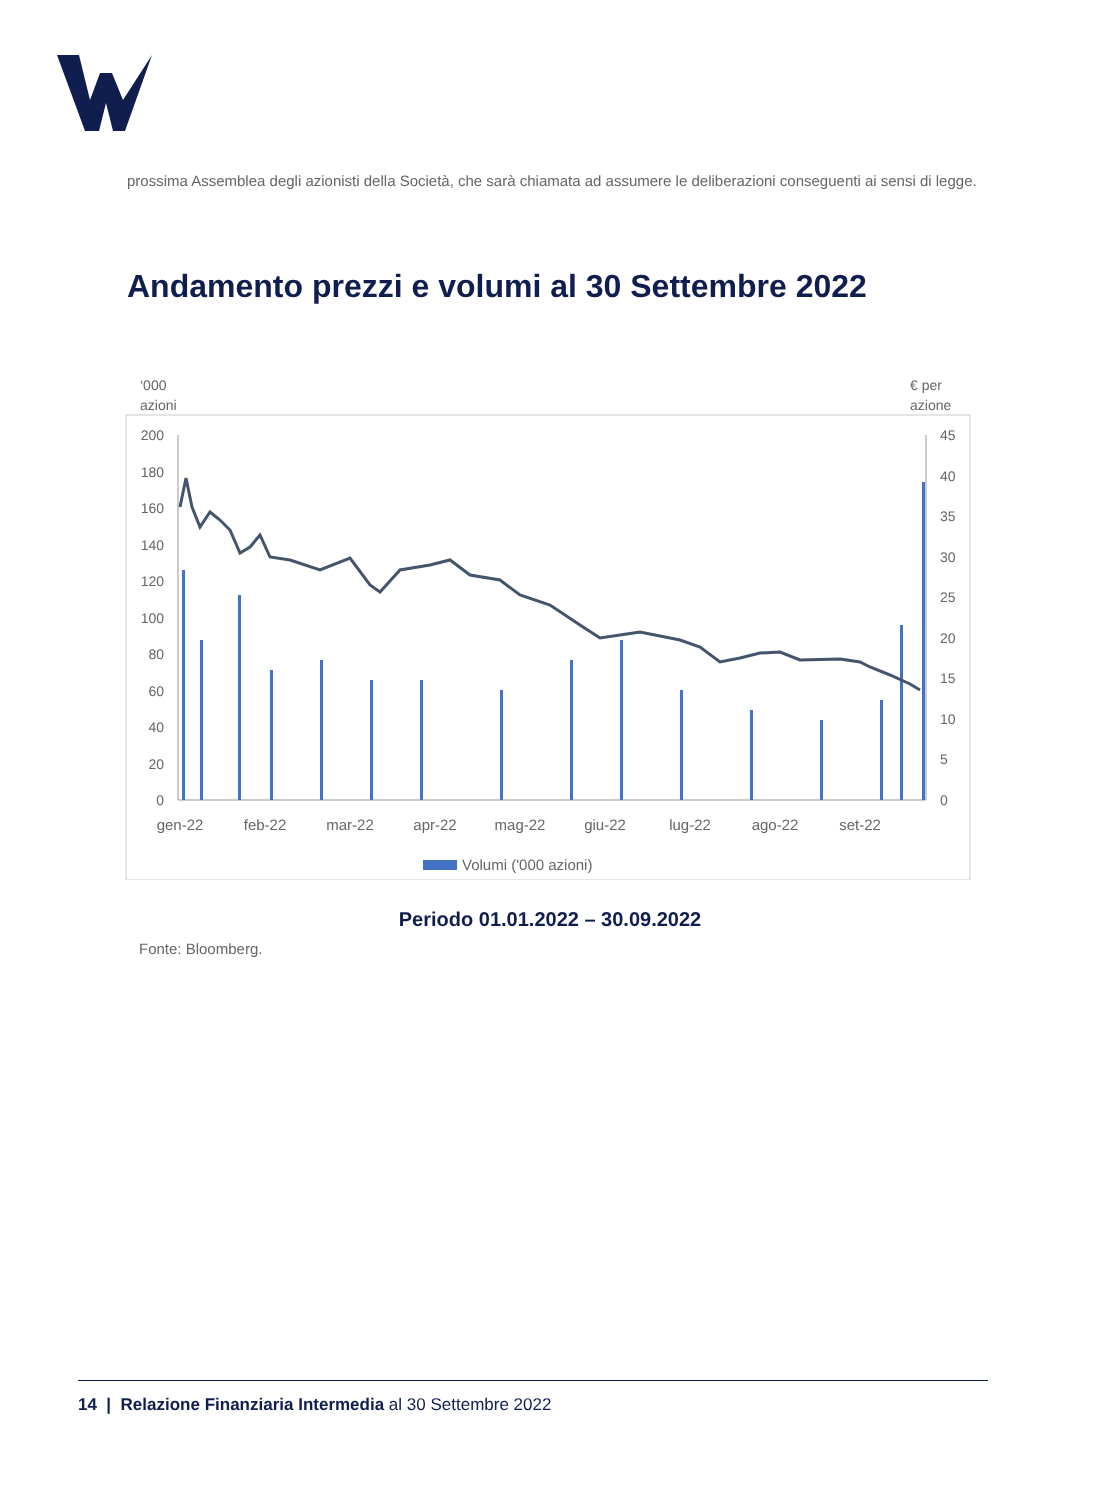prossima Assemblea degli azionisti della Società, che sarà chiamata ad assumere le deliberazioni conseguenti ai sensi di legge.
Andamento prezzi e volumi al 30 Settembre 2022
‘000
azioni
€ per
azione
200
180
160
140
120
100
80
60
40
20
0
45
40
35
30
25
20
15
10
5
0
gen-22
feb-22
mar-22
apr-22
mag-22
giu-22
lug-22
ago-22
set-22
Volumi ('000 azioni)
Periodo 01.01.2022 – 30.09.2022
Fonte: Bloomberg.
14 | Relazione Finanziaria Intermedia al 30 Settembre 2022